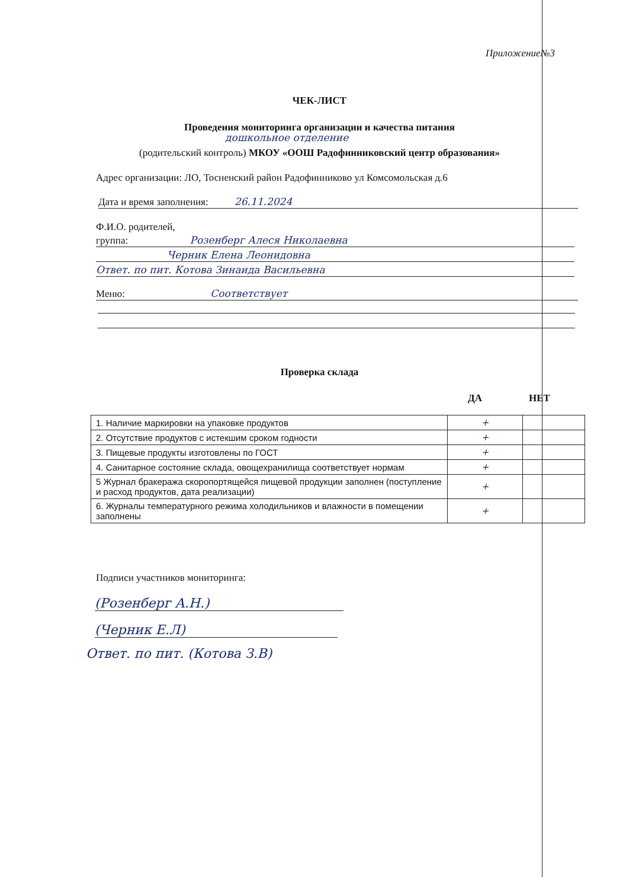Приложение№3
ЧЕК-ЛИСТ
Проведения мониторинга организации и качества питания
дошкольное отделение
(родительский контроль) МКОУ «ООШ Радофинниковский центр образования»
Адрес организации: ЛО, Тосненский район Радофинниково ул Комсомольская д.6
Дата и время заполнения: 26.11.2024
Ф.И.О. родителей,
группа: Розенберг Алеся Николаевна
Черник Елена Леонидовна
Ответ. по пит. Котова Зинаида Васильевна
Меню: Соответствует
Проверка склада
ДА НЕТ
| 1. Наличие маркировки на упаковке продуктов | + | |
| 2. Отсутствие продуктов с истекшим сроком годности | + | |
| 3. Пищевые продукты изготовлены по ГОСТ | + | |
| 4. Санитарное состояние склада, овощехранилища соответствует нормам | + | |
| 5 Журнал бракеража скоропортящейся пищевой продукции заполнен (поступление и расход продуктов, дата реализации) | + | |
| 6. Журналы температурного режима холодильников и влажности в помещении заполнены | + | |
Подписи участников мониторинга:
(Розенберг А.Н.)
(Черник Е.Л)
Ответ. по пит. (Котова З.В)